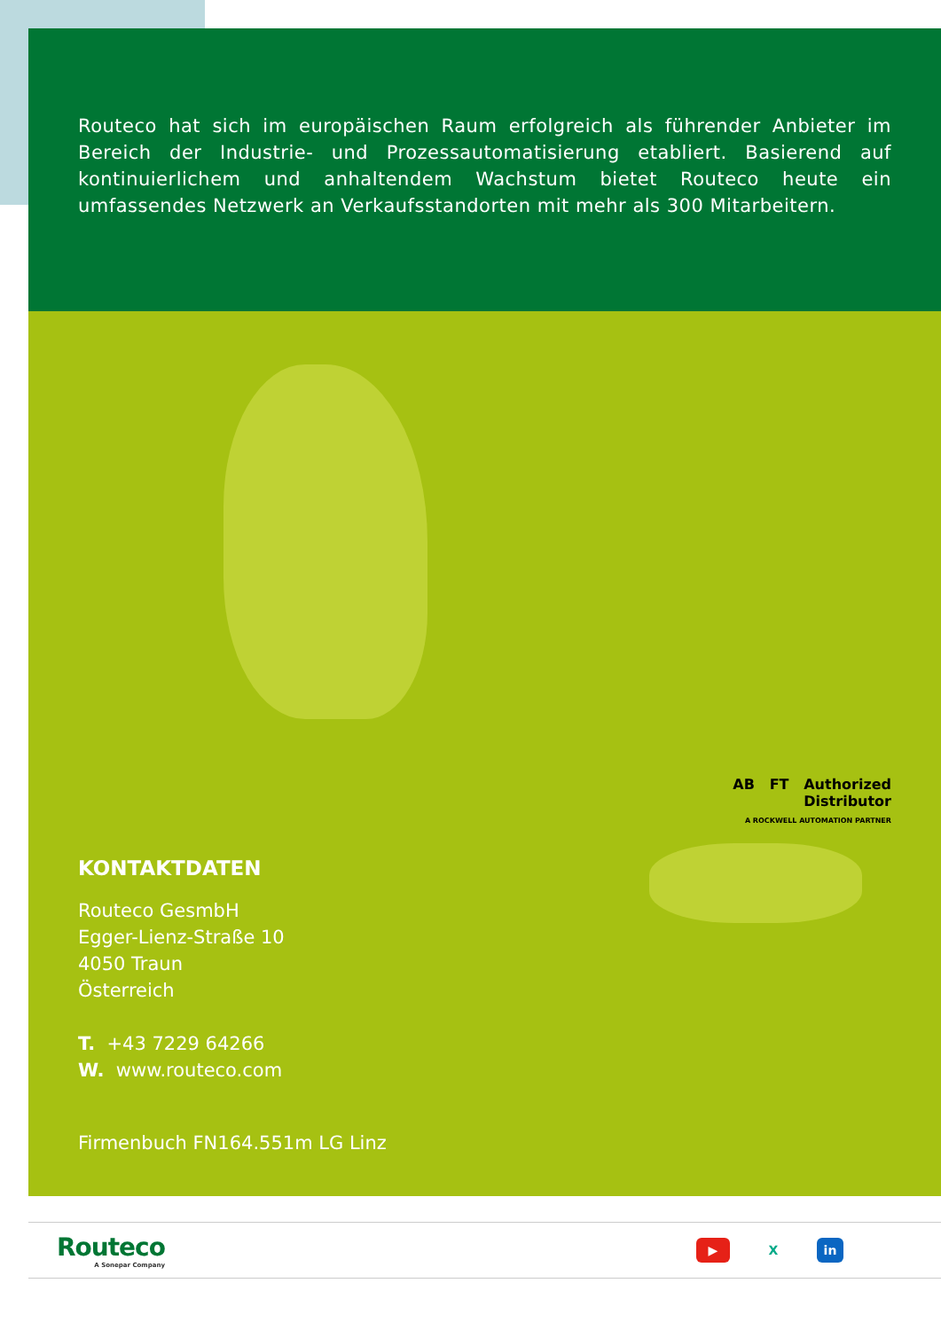Routeco hat sich im europäischen Raum erfolgreich als führender Anbieter im Bereich der Industrie- und Prozessautomatisierung etabliert. Basierend auf kontinuierlichem und anhaltendem Wachstum bietet Routeco heute ein umfassendes Netzwerk an Verkaufsstandorten mit mehr als 300 Mitarbeitern.
KONTAKTDATEN
Routeco GesmbH
Egger-Lienz-Straße 10
4050 Traun
Österreich
T. +43 7229 64266
W. www.routeco.com
Firmenbuch FN164.551m LG Linz
AB FT Authorized
Distributor
A ROCKWELL AUTOMATION PARTNER
Routeco
A Sonepar Company
▶ X in